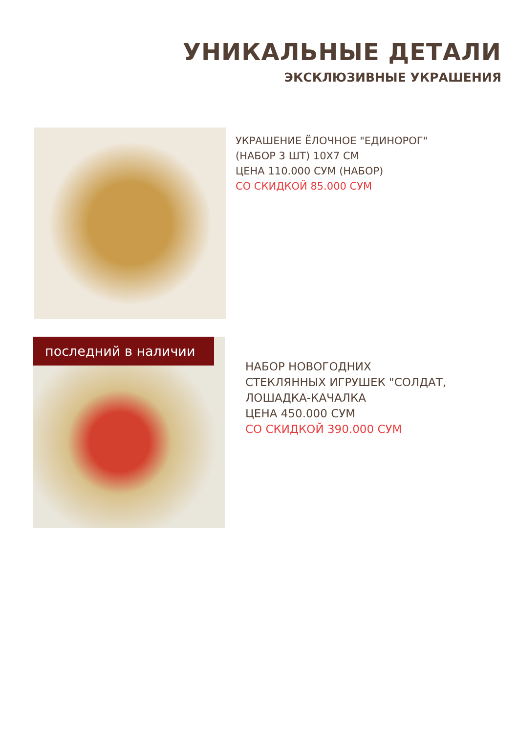УНИКАЛЬНЫЕ ДЕТАЛИ
ЭКСКЛЮЗИВНЫЕ УКРАШЕНИЯ
УКРАШЕНИЕ ЁЛОЧНОЕ "ЕДИНОРОГ"
(НАБОР 3 ШТ) 10Х7 СМ
ЦЕНА 110.000 СУМ (НАБОР)
СО СКИДКОЙ 85.000 СУМ
последний в наличии
НАБОР НОВОГОДНИХ
СТЕКЛЯННЫХ ИГРУШЕК "СОЛДАТ,
ЛОШАДКА-КАЧАЛКА
ЦЕНА 450.000 СУМ
СО СКИДКОЙ 390.000 СУМ